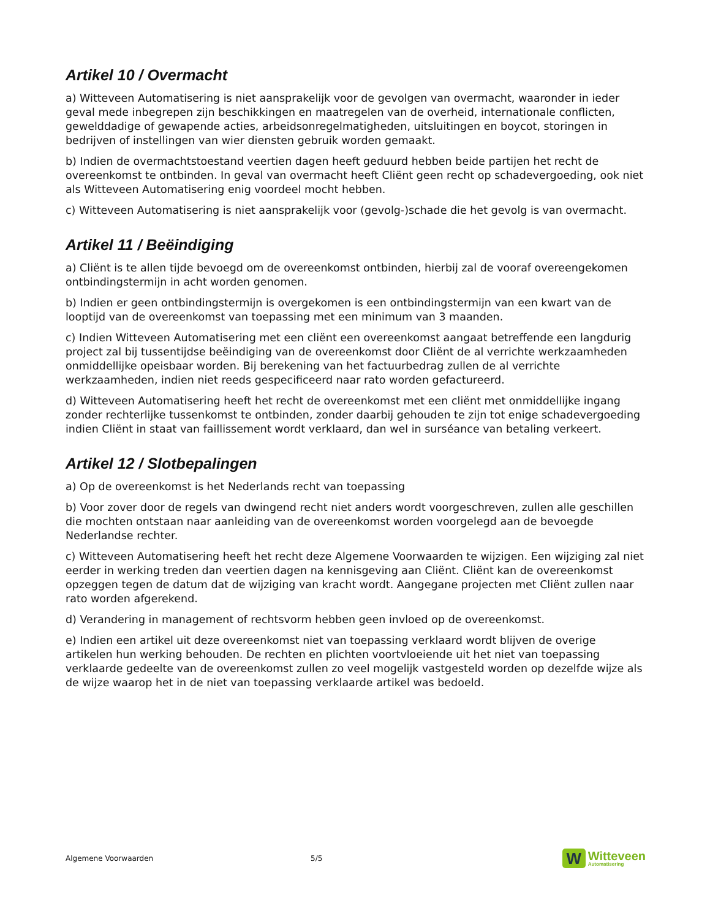Artikel 10 / Overmacht
a) Witteveen Automatisering is niet aansprakelijk voor de gevolgen van overmacht, waaronder in ieder geval mede inbegrepen zijn beschikkingen en maatregelen van de overheid, internationale conflicten, gewelddadige of gewapende acties, arbeidsonregelmatigheden, uitsluitingen en boycot, storingen in bedrijven of instellingen van wier diensten gebruik worden gemaakt.
b) Indien de overmachtstoestand veertien dagen heeft geduurd hebben beide partijen het recht de overeenkomst te ontbinden. In geval van overmacht heeft Cliënt geen recht op schadevergoeding, ook niet als Witteveen Automatisering enig voordeel mocht hebben.
c) Witteveen Automatisering is niet aansprakelijk voor (gevolg-)schade die het gevolg is van overmacht.
Artikel 11 / Beëindiging
a) Cliënt is te allen tijde bevoegd om de overeenkomst ontbinden, hierbij zal de vooraf overeengekomen ontbindingstermijn in acht worden genomen.
b) Indien er geen ontbindingstermijn is overgekomen is een ontbindingstermijn van een kwart van de looptijd van de overeenkomst van toepassing met een minimum van 3 maanden.
c) Indien Witteveen Automatisering met een cliënt een overeenkomst aangaat betreffende een langdurig project zal bij tussentijdse beëindiging van de overeenkomst door Cliënt de al verrichte werkzaamheden onmiddellijke opeisbaar worden. Bij berekening van het factuurbedrag zullen de al verrichte werkzaamheden, indien niet reeds gespecificeerd naar rato worden gefactureerd.
d) Witteveen Automatisering heeft het recht de overeenkomst met een cliënt met onmiddellijke ingang zonder rechterlijke tussenkomst te ontbinden, zonder daarbij gehouden te zijn tot enige schadevergoeding indien Cliënt in staat van faillissement wordt verklaard, dan wel in surséance van betaling verkeert.
Artikel 12 / Slotbepalingen
a) Op de overeenkomst is het Nederlands recht van toepassing
b) Voor zover door de regels van dwingend recht niet anders wordt voorgeschreven, zullen alle geschillen die mochten ontstaan naar aanleiding van de overeenkomst worden voorgelegd aan de bevoegde Nederlandse rechter.
c) Witteveen Automatisering heeft het recht deze Algemene Voorwaarden te wijzigen. Een wijziging zal niet eerder in werking treden dan veertien dagen na kennisgeving aan Cliënt. Cliënt kan de overeenkomst opzeggen tegen de datum dat de wijziging van kracht wordt. Aangegane projecten met Cliënt zullen naar rato worden afgerekend.
d) Verandering in management of rechtsvorm hebben geen invloed op de overeenkomst.
e) Indien een artikel uit deze overeenkomst niet van toepassing verklaard wordt blijven de overige artikelen hun werking behouden. De rechten en plichten voortvloeiende uit het niet van toepassing verklaarde gedeelte van de overeenkomst zullen zo veel mogelijk vastgesteld worden op dezelfde wijze als de wijze waarop het in de niet van toepassing verklaarde artikel was bedoeld.
Algemene Voorwaarden 5/5
W
Witteveen
Automatisering